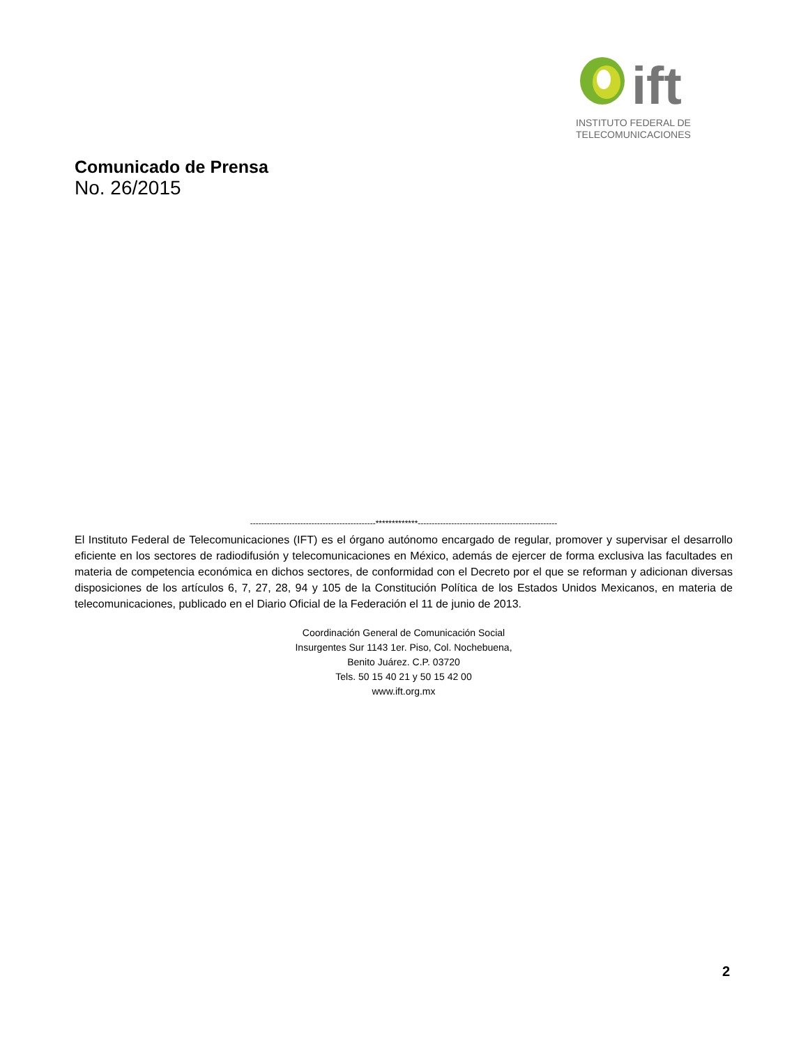ift
INSTITUTO FEDERAL DE
TELECOMUNICACIONES
Comunicado de Prensa
No. 26/2015
---------------------------------------------*************--------------------------------------------------
El Instituto Federal de Telecomunicaciones (IFT) es el órgano autónomo encargado de regular, promover y supervisar el desarrollo eficiente en los sectores de radiodifusión y telecomunicaciones en México, además de ejercer de forma exclusiva las facultades en materia de competencia económica en dichos sectores, de conformidad con el Decreto por el que se reforman y adicionan diversas disposiciones de los artículos 6, 7, 27, 28, 94 y 105 de la Constitución Política de los Estados Unidos Mexicanos, en materia de telecomunicaciones, publicado en el Diario Oficial de la Federación el 11 de junio de 2013.
Coordinación General de Comunicación Social
Insurgentes Sur 1143 1er. Piso, Col. Nochebuena,
Benito Juárez. C.P. 03720
Tels. 50 15 40 21 y 50 15 42 00
www.ift.org.mx
2